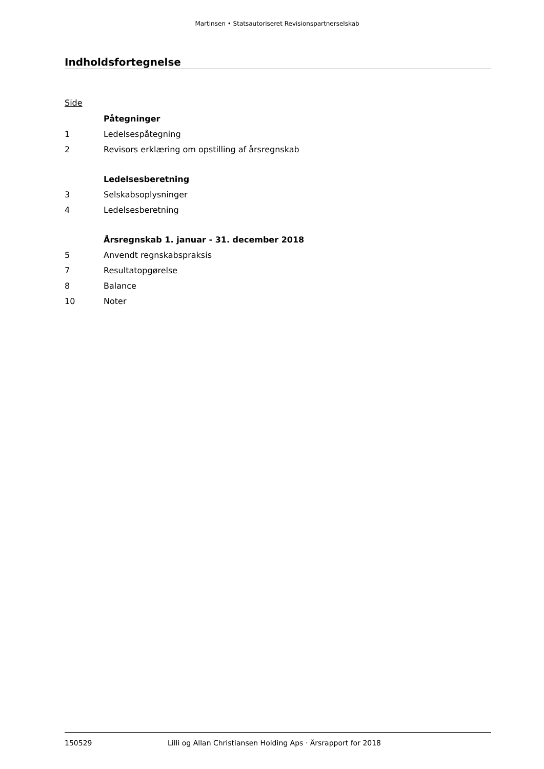Martinsen • Statsautoriseret Revisionspartnerselskab
Indholdsfortegnelse
Side
Påtegninger
1 Ledelsespåtegning
2 Revisors erklæring om opstilling af årsregnskab
Ledelsesberetning
3 Selskabsoplysninger
4 Ledelsesberetning
Årsregnskab 1. januar - 31. december 2018
5 Anvendt regnskabspraksis
7 Resultatopgørelse
8 Balance
10 Noter
150529 Lilli og Allan Christiansen Holding Aps · Årsrapport for 2018